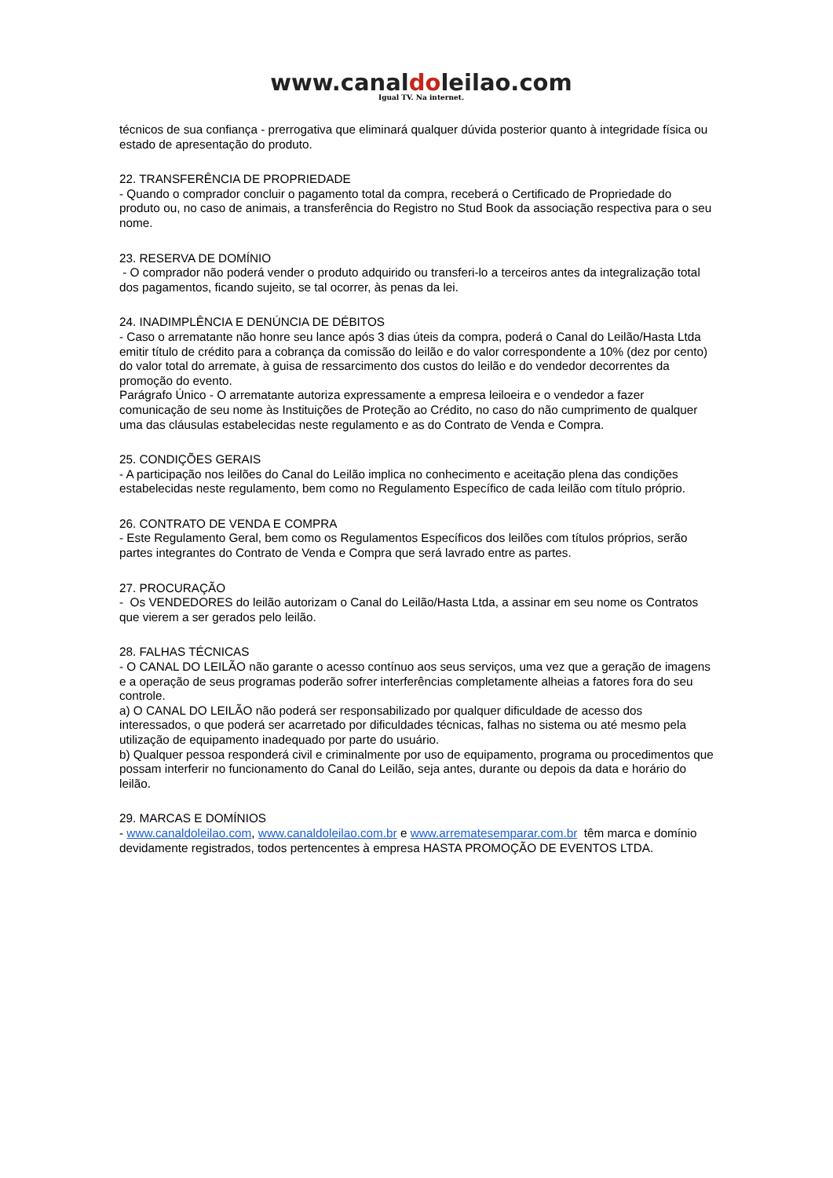www.canaldoleilao.com
Igual TV. Na internet.
técnicos de sua confiança - prerrogativa que eliminará qualquer dúvida posterior quanto à integridade física ou estado de apresentação do produto.
22. TRANSFERÊNCIA DE PROPRIEDADE
- Quando o comprador concluir o pagamento total da compra, receberá o Certificado de Propriedade do produto ou, no caso de animais, a transferência do Registro no Stud Book da associação respectiva para o seu nome.
23. RESERVA DE DOMÍNIO
- O comprador não poderá vender o produto adquirido ou transferi-lo a terceiros antes da integralização total dos pagamentos, ficando sujeito, se tal ocorrer, às penas da lei.
24. INADIMPLÊNCIA E DENÚNCIA DE DÉBITOS
- Caso o arrematante não honre seu lance após 3 dias úteis da compra, poderá o Canal do Leilão/Hasta Ltda emitir título de crédito para a cobrança da comissão do leilão e do valor correspondente a 10% (dez por cento) do valor total do arremate, à guisa de ressarcimento dos custos do leilão e do vendedor decorrentes da promoção do evento.
Parágrafo Único - O arrematante autoriza expressamente a empresa leiloeira e o vendedor a fazer comunicação de seu nome às Instituições de Proteção ao Crédito, no caso do não cumprimento de qualquer uma das cláusulas estabelecidas neste regulamento e as do Contrato de Venda e Compra.
25. CONDIÇÕES GERAIS
- A participação nos leilões do Canal do Leilão implica no conhecimento e aceitação plena das condições estabelecidas neste regulamento, bem como no Regulamento Específico de cada leilão com título próprio.
26. CONTRATO DE VENDA E COMPRA
- Este Regulamento Geral, bem como os Regulamentos Específicos dos leilões com títulos próprios, serão partes integrantes do Contrato de Venda e Compra que será lavrado entre as partes.
27. PROCURAÇÃO
- Os VENDEDORES do leilão autorizam o Canal do Leilão/Hasta Ltda, a assinar em seu nome os Contratos que vierem a ser gerados pelo leilão.
28. FALHAS TÉCNICAS
- O CANAL DO LEILÃO não garante o acesso contínuo aos seus serviços, uma vez que a geração de imagens e a operação de seus programas poderão sofrer interferências completamente alheias a fatores fora do seu controle.
a) O CANAL DO LEILÃO não poderá ser responsabilizado por qualquer dificuldade de acesso dos interessados, o que poderá ser acarretado por dificuldades técnicas, falhas no sistema ou até mesmo pela utilização de equipamento inadequado por parte do usuário.
b) Qualquer pessoa responderá civil e criminalmente por uso de equipamento, programa ou procedimentos que possam interferir no funcionamento do Canal do Leilão, seja antes, durante ou depois da data e horário do leilão.
29. MARCAS E DOMÍNIOS
- www.canaldoleilao.com, www.canaldoleilao.com.br e www.arrematesemparar.com.br têm marca e domínio devidamente registrados, todos pertencentes à empresa HASTA PROMOÇÃO DE EVENTOS LTDA.